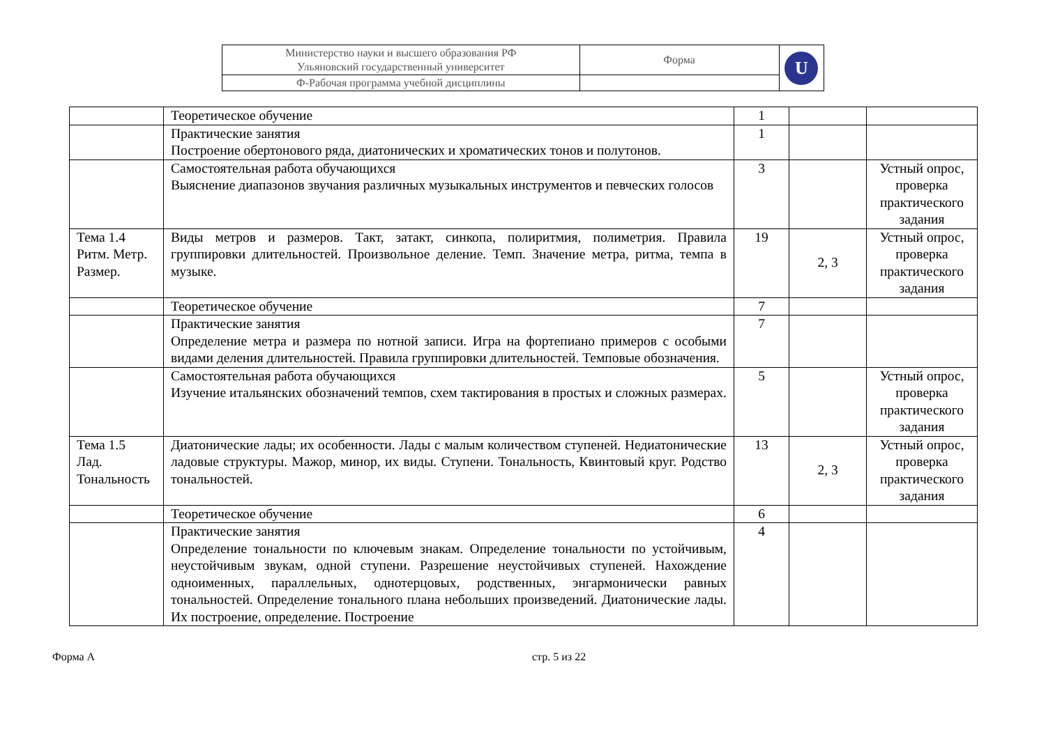| Министерство науки и высшего образования РФ Ульяновский государственный университет | Форма | U |
| Ф-Рабочая программа учебной дисциплины | | |
| | Теоретическое обучение | 1 | | |
| | Практические занятия Построение обертонового ряда, диатонических и хроматических тонов и полутонов. | 1 | | |
| | Самостоятельная работа обучающихся Выяснение диапазонов звучания различных музыкальных инструментов и певческих голосов | 3 | | Устный опрос, проверка практического задания |
| Тема 1.4 Ритм. Метр. Размер. | Виды метров и размеров. Такт, затакт, синкопа, полиритмия, полиметрия. Правила группировки длительностей. Произвольное деление. Темп. Значение метра, ритма, темпа в музыке. | 19 | 2, 3 | Устный опрос, проверка практического задания |
| | Теоретическое обучение | 7 | | |
| | Практические занятия Определение метра и размера по нотной записи. Игра на фортепиано примеров с особыми видами деления длительностей. Правила группировки длительностей. Темповые обозначения. | 7 | | |
| | Самостоятельная работа обучающихся Изучение итальянских обозначений темпов, схем тактирования в простых и сложных размерах. | 5 | | Устный опрос, проверка практического задания |
| Тема 1.5 Лад. Тональность | Диатонические лады; их особенности. Лады с малым количеством ступеней. Недиатонические ладовые структуры. Мажор, минор, их виды. Ступени. Тональность, Квинтовый круг. Родство тональностей. | 13 | 2, 3 | Устный опрос, проверка практического задания |
| | Теоретическое обучение | 6 | | |
| | Практические занятия Определение тональности по ключевым знакам. Определение тональности по устойчивым, неустойчивым звукам, одной ступени. Разрешение неустойчивых ступеней. Нахождение одноименных, параллельных, однотерцовых, родственных, энгармонически равных тональностей. Определение тонального плана небольших произведений. Диатонические лады. Их построение, определение. Построение | 4 | | |
Форма А стр. 5 из 22